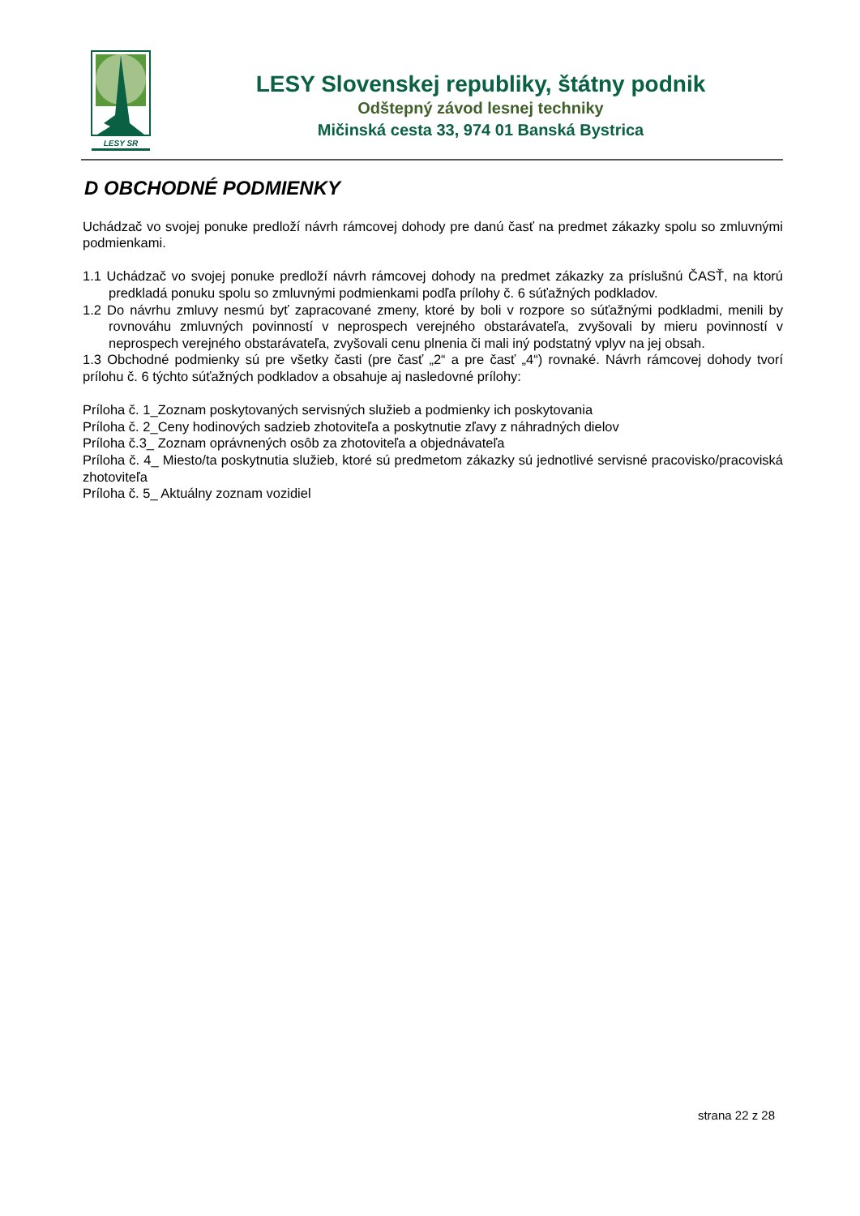LESY SR
LESY Slovenskej republiky, štátny podnik
Odštepný závod lesnej techniky
Mičinská cesta 33, 974 01 Banská Bystrica
D OBCHODNÉ PODMIENKY
Uchádzač vo svojej ponuke predloží návrh rámcovej dohody pre danú časť na predmet zákazky spolu so zmluvnými podmienkami.
1.1 Uchádzač vo svojej ponuke predloží návrh rámcovej dohody na predmet zákazky za príslušnú ČASŤ, na ktorú predkladá ponuku spolu so zmluvnými podmienkami podľa prílohy č. 6 súťažných podkladov.
1.2 Do návrhu zmluvy nesmú byť zapracované zmeny, ktoré by boli v rozpore so súťažnými podkladmi, menili by rovnováhu zmluvných povinností v neprospech verejného obstarávateľa, zvyšovali by mieru povinností v neprospech verejného obstarávateľa, zvyšovali cenu plnenia či mali iný podstatný vplyv na jej obsah.
1.3 Obchodné podmienky sú pre všetky časti (pre časť „2“ a pre časť „4“) rovnaké. Návrh rámcovej dohody tvorí prílohu č. 6 týchto súťažných podkladov a obsahuje aj nasledovné prílohy:
Príloha č. 1_Zoznam poskytovaných servisných služieb a podmienky ich poskytovania
Príloha č. 2_Ceny hodinových sadzieb zhotoviteľa a poskytnutie zľavy z náhradných dielov
Príloha č.3_ Zoznam oprávnených osôb za zhotoviteľa a objednávateľa
Príloha č. 4_ Miesto/ta poskytnutia služieb, ktoré sú predmetom zákazky sú jednotlivé servisné pracovisko/pracoviská zhotoviteľa
Príloha č. 5_ Aktuálny zoznam vozidiel
strana 22 z 28